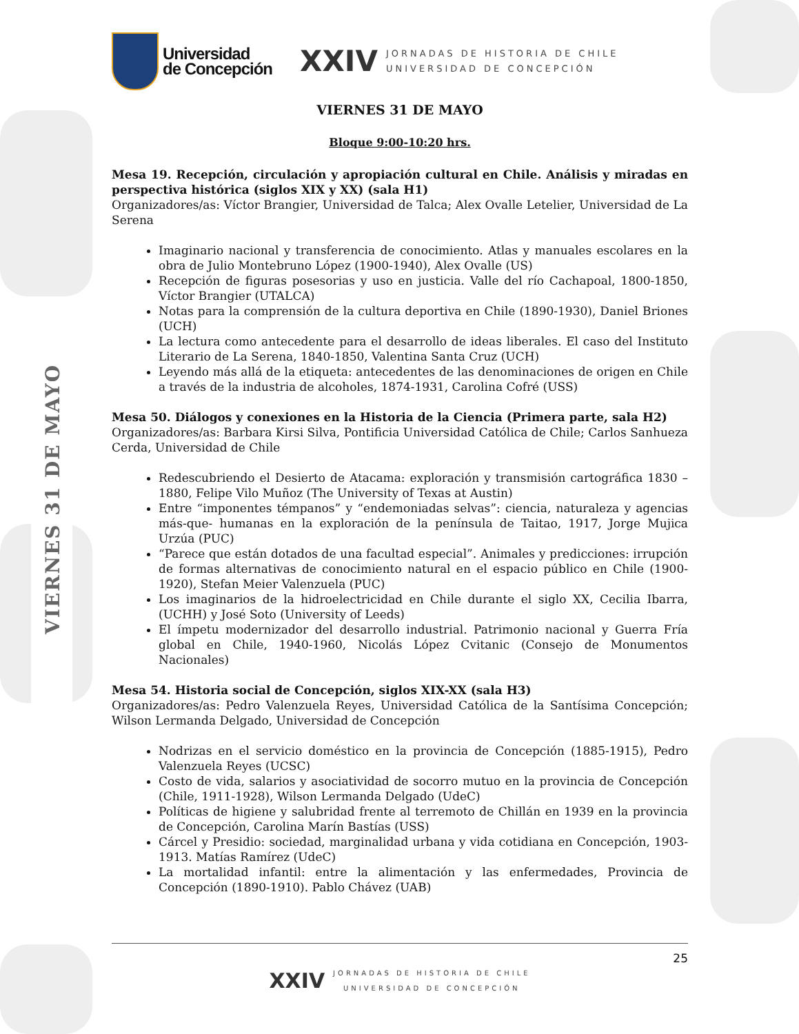VIERNES 31 DE MAYO
Universidad
de Concepción
XXIV
JORNADAS DE HISTORIA DE CHILE
UNIVERSIDAD DE CONCEPCIÓN
VIERNES 31 DE MAYO
Bloque 9:00-10:20 hrs.
Mesa 19. Recepción, circulación y apropiación cultural en Chile. Análisis y miradas en perspectiva histórica (siglos XIX y XX) (sala H1)
Organizadores/as: Víctor Brangier, Universidad de Talca; Alex Ovalle Letelier, Universidad de La Serena
Imaginario nacional y transferencia de conocimiento. Atlas y manuales escolares en la obra de Julio Montebruno López (1900-1940), Alex Ovalle (US)
Recepción de figuras posesorias y uso en justicia. Valle del río Cachapoal, 1800-1850, Víctor Brangier (UTALCA)
Notas para la comprensión de la cultura deportiva en Chile (1890-1930), Daniel Briones (UCH)
La lectura como antecedente para el desarrollo de ideas liberales. El caso del Instituto Literario de La Serena, 1840-1850, Valentina Santa Cruz (UCH)
Leyendo más allá de la etiqueta: antecedentes de las denominaciones de origen en Chile a través de la industria de alcoholes, 1874-1931, Carolina Cofré (USS)
Mesa 50. Diálogos y conexiones en la Historia de la Ciencia (Primera parte, sala H2)
Organizadores/as: Barbara Kirsi Silva, Pontificia Universidad Católica de Chile; Carlos Sanhueza Cerda, Universidad de Chile
Redescubriendo el Desierto de Atacama: exploración y transmisión cartográfica 1830 – 1880, Felipe Vilo Muñoz (The University of Texas at Austin)
Entre “imponentes témpanos” y “endemoniadas selvas”: ciencia, naturaleza y agencias más-que- humanas en la exploración de la península de Taitao, 1917, Jorge Mujica Urzúa (PUC)
“Parece que están dotados de una facultad especial”. Animales y predicciones: irrupción de formas alternativas de conocimiento natural en el espacio público en Chile (1900-1920), Stefan Meier Valenzuela (PUC)
Los imaginarios de la hidroelectricidad en Chile durante el siglo XX, Cecilia Ibarra, (UCHH) y José Soto (University of Leeds)
El ímpetu modernizador del desarrollo industrial. Patrimonio nacional y Guerra Fría global en Chile, 1940-1960, Nicolás López Cvitanic (Consejo de Monumentos Nacionales)
Mesa 54. Historia social de Concepción, siglos XIX-XX (sala H3)
Organizadores/as: Pedro Valenzuela Reyes, Universidad Católica de la Santísima Concepción; Wilson Lermanda Delgado, Universidad de Concepción
Nodrizas en el servicio doméstico en la provincia de Concepción (1885-1915), Pedro Valenzuela Reyes (UCSC)
Costo de vida, salarios y asociatividad de socorro mutuo en la provincia de Concepción (Chile, 1911-1928), Wilson Lermanda Delgado (UdeC)
Políticas de higiene y salubridad frente al terremoto de Chillán en 1939 en la provincia de Concepción, Carolina Marín Bastías (USS)
Cárcel y Presidio: sociedad, marginalidad urbana y vida cotidiana en Concepción, 1903-1913. Matías Ramírez (UdeC)
La mortalidad infantil: entre la alimentación y las enfermedades, Provincia de Concepción (1890-1910). Pablo Chávez (UAB)
25
XXIV
JORNADAS DE HISTORIA DE CHILE
UNIVERSIDAD DE CONCEPCIÓN